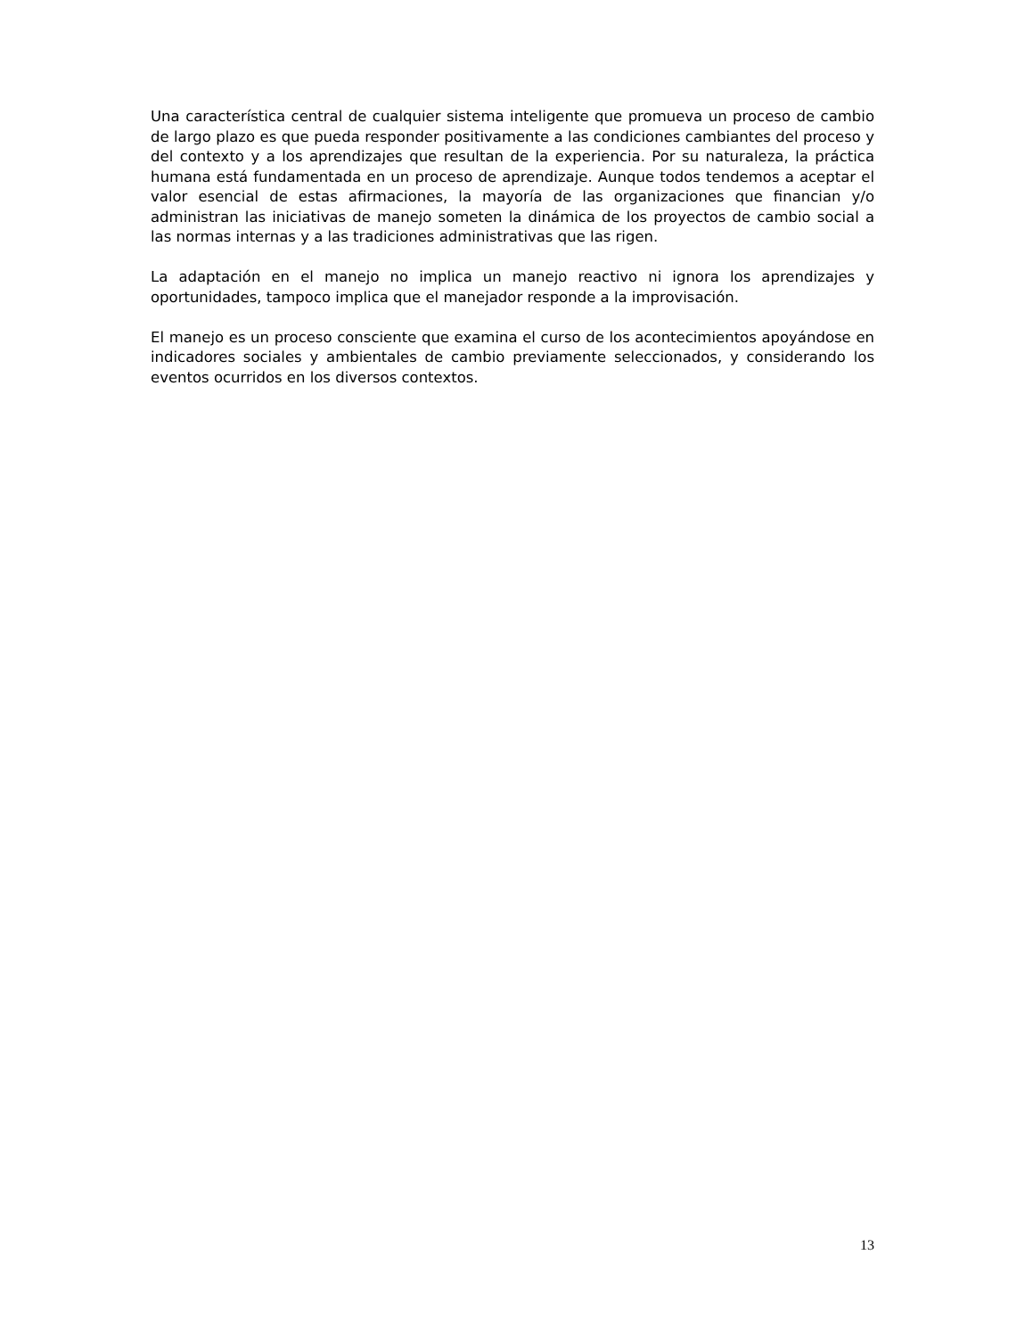Una característica central de cualquier sistema inteligente que promueva un proceso de cambio de largo plazo es que pueda responder positivamente a las condiciones cambiantes del proceso y del contexto y a los aprendizajes que resultan de la experiencia. Por su naturaleza, la práctica humana está fundamentada en un proceso de aprendizaje. Aunque todos tendemos a aceptar el valor esencial de estas afirmaciones, la mayoría de las organizaciones que financian y/o administran las iniciativas de manejo someten la dinámica de los proyectos de cambio social a las normas internas y a las tradiciones administrativas que las rigen.
La adaptación en el manejo no implica un manejo reactivo ni ignora los aprendizajes y oportunidades, tampoco implica que el manejador responde a la improvisación.
El manejo es un proceso consciente que examina el curso de los acontecimientos apoyándose en indicadores sociales y ambientales de cambio previamente seleccionados, y considerando los eventos ocurridos en los diversos contextos.
13